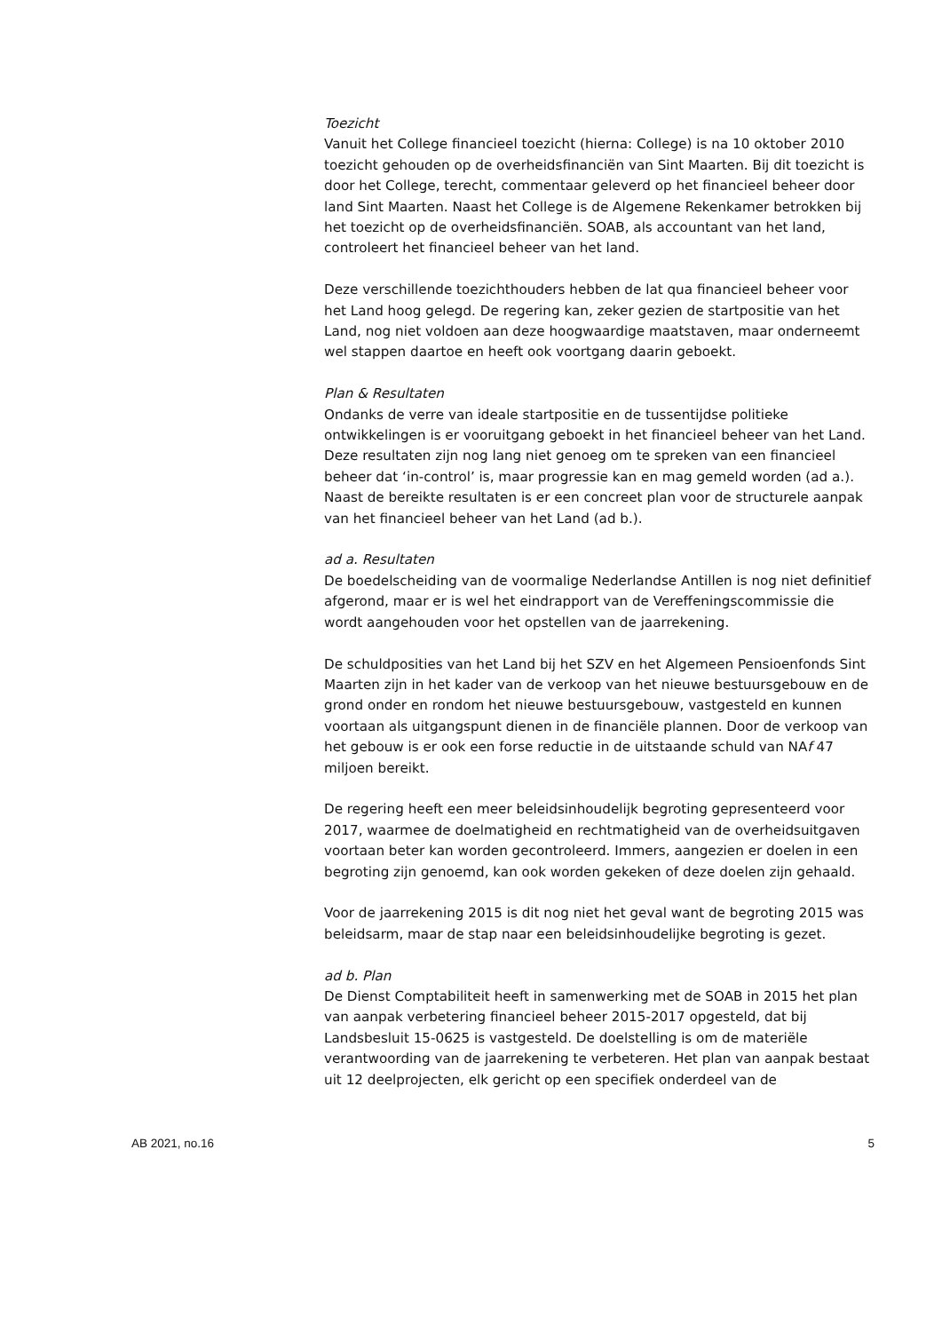Toezicht
Vanuit het College financieel toezicht (hierna: College) is na 10 oktober 2010 toezicht gehouden op de overheidsfinanciën van Sint Maarten. Bij dit toezicht is door het College, terecht, commentaar geleverd op het financieel beheer door land Sint Maarten. Naast het College is de Algemene Rekenkamer betrokken bij het toezicht op de overheidsfinanciën. SOAB, als accountant van het land, controleert het financieel beheer van het land.
Deze verschillende toezichthouders hebben de lat qua financieel beheer voor het Land hoog gelegd. De regering kan, zeker gezien de startpositie van het Land, nog niet voldoen aan deze hoogwaardige maatstaven, maar onderneemt wel stappen daartoe en heeft ook voortgang daarin geboekt.
Plan & Resultaten
Ondanks de verre van ideale startpositie en de tussentijdse politieke ontwikkelingen is er vooruitgang geboekt in het financieel beheer van het Land. Deze resultaten zijn nog lang niet genoeg om te spreken van een financieel beheer dat ‘in-control’ is, maar progressie kan en mag gemeld worden (ad a.). Naast de bereikte resultaten is er een concreet plan voor de structurele aanpak van het financieel beheer van het Land (ad b.).
ad a. Resultaten
De boedelscheiding van de voormalige Nederlandse Antillen is nog niet definitief afgerond, maar er is wel het eindrapport van de Vereffeningscommissie die wordt aangehouden voor het opstellen van de jaarrekening.
De schuldposities van het Land bij het SZV en het Algemeen Pensioenfonds Sint Maarten zijn in het kader van de verkoop van het nieuwe bestuursgebouw en de grond onder en rondom het nieuwe bestuursgebouw, vastgesteld en kunnen voortaan als uitgangspunt dienen in de financiële plannen. Door de verkoop van het gebouw is er ook een forse reductie in de uitstaande schuld van NAf 47 miljoen bereikt.
De regering heeft een meer beleidsinhoudelijk begroting gepresenteerd voor 2017, waarmee de doelmatigheid en rechtmatigheid van de overheidsuitgaven voortaan beter kan worden gecontroleerd. Immers, aangezien er doelen in een begroting zijn genoemd, kan ook worden gekeken of deze doelen zijn gehaald.
Voor de jaarrekening 2015 is dit nog niet het geval want de begroting 2015 was beleidsarm, maar de stap naar een beleidsinhoudelijke begroting is gezet.
ad b. Plan
De Dienst Comptabiliteit heeft in samenwerking met de SOAB in 2015 het plan van aanpak verbetering financieel beheer 2015-2017 opgesteld, dat bij Landsbesluit 15-0625 is vastgesteld. De doelstelling is om de materiële verantwoording van de jaarrekening te verbeteren. Het plan van aanpak bestaat uit 12 deelprojecten, elk gericht op een specifiek onderdeel van de
AB 2021, no.16 5